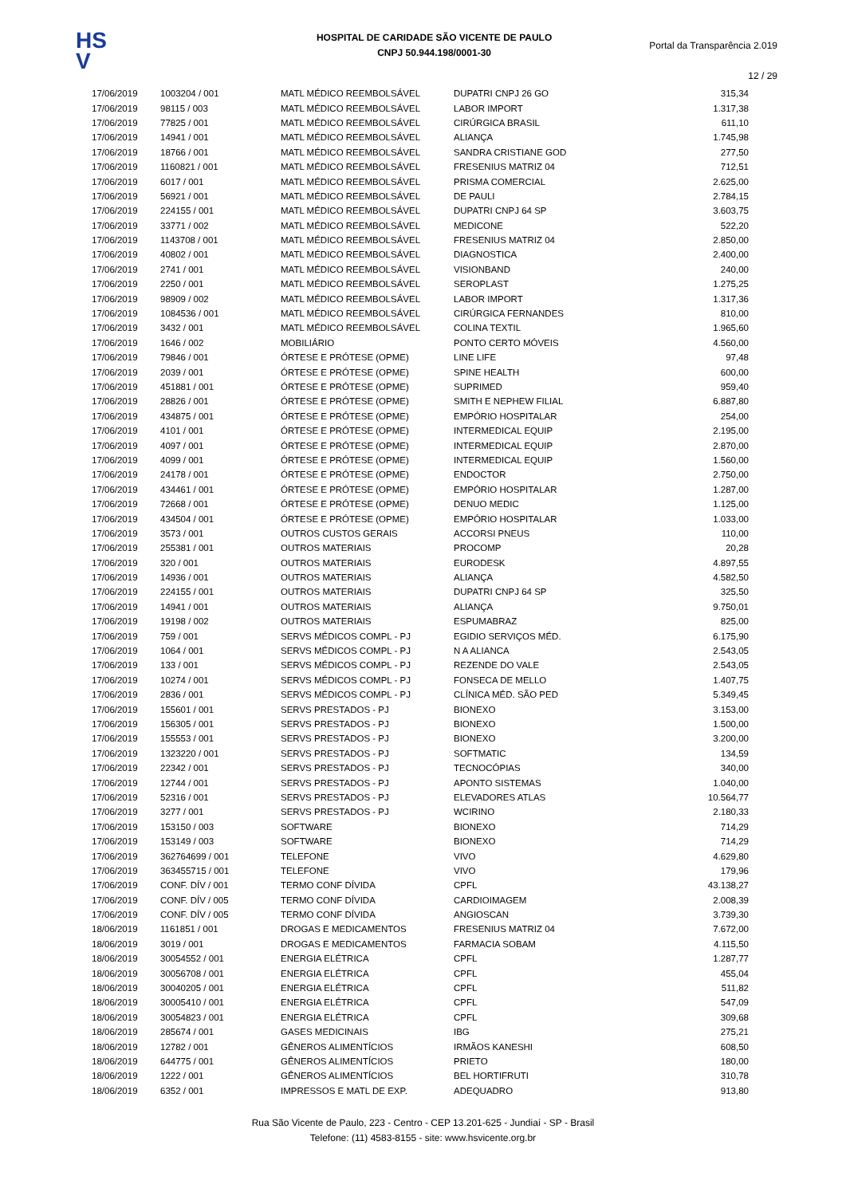HS
V
HOSPITAL DE CARIDADE SÃO VICENTE DE PAULO
CNPJ 50.944.198/0001-30
Portal da Transparência 2.019
12 / 29
| 17/06/2019 | 1003204 / 001 | MATL MÉDICO REEMBOLSÁVEL | DUPATRI CNPJ 26 GO | 315,34 |
| 17/06/2019 | 98115 / 003 | MATL MÉDICO REEMBOLSÁVEL | LABOR IMPORT | 1.317,38 |
| 17/06/2019 | 77825 / 001 | MATL MÉDICO REEMBOLSÁVEL | CIRÚRGICA BRASIL | 611,10 |
| 17/06/2019 | 14941 / 001 | MATL MÉDICO REEMBOLSÁVEL | ALIANÇA | 1.745,98 |
| 17/06/2019 | 18766 / 001 | MATL MÉDICO REEMBOLSÁVEL | SANDRA CRISTIANE GOD | 277,50 |
| 17/06/2019 | 1160821 / 001 | MATL MÉDICO REEMBOLSÁVEL | FRESENIUS MATRIZ 04 | 712,51 |
| 17/06/2019 | 6017 / 001 | MATL MÉDICO REEMBOLSÁVEL | PRISMA COMERCIAL | 2.625,00 |
| 17/06/2019 | 56921 / 001 | MATL MÉDICO REEMBOLSÁVEL | DE PAULI | 2.784,15 |
| 17/06/2019 | 224155 / 001 | MATL MÉDICO REEMBOLSÁVEL | DUPATRI CNPJ 64 SP | 3.603,75 |
| 17/06/2019 | 33771 / 002 | MATL MÉDICO REEMBOLSÁVEL | MEDICONE | 522,20 |
| 17/06/2019 | 1143708 / 001 | MATL MÉDICO REEMBOLSÁVEL | FRESENIUS MATRIZ 04 | 2.850,00 |
| 17/06/2019 | 40802 / 001 | MATL MÉDICO REEMBOLSÁVEL | DIAGNOSTICA | 2.400,00 |
| 17/06/2019 | 2741 / 001 | MATL MÉDICO REEMBOLSÁVEL | VISIONBAND | 240,00 |
| 17/06/2019 | 2250 / 001 | MATL MÉDICO REEMBOLSÁVEL | SEROPLAST | 1.275,25 |
| 17/06/2019 | 98909 / 002 | MATL MÉDICO REEMBOLSÁVEL | LABOR IMPORT | 1.317,36 |
| 17/06/2019 | 1084536 / 001 | MATL MÉDICO REEMBOLSÁVEL | CIRÚRGICA FERNANDES | 810,00 |
| 17/06/2019 | 3432 / 001 | MATL MÉDICO REEMBOLSÁVEL | COLINA TEXTIL | 1.965,60 |
| 17/06/2019 | 1646 / 002 | MOBILIÁRIO | PONTO CERTO MÓVEIS | 4.560,00 |
| 17/06/2019 | 79846 / 001 | ÓRTESE E PRÓTESE (OPME) | LINE LIFE | 97,48 |
| 17/06/2019 | 2039 / 001 | ÓRTESE E PRÓTESE (OPME) | SPINE HEALTH | 600,00 |
| 17/06/2019 | 451881 / 001 | ÓRTESE E PRÓTESE (OPME) | SUPRIMED | 959,40 |
| 17/06/2019 | 28826 / 001 | ÓRTESE E PRÓTESE (OPME) | SMITH E NEPHEW FILIAL | 6.887,80 |
| 17/06/2019 | 434875 / 001 | ÓRTESE E PRÓTESE (OPME) | EMPÓRIO HOSPITALAR | 254,00 |
| 17/06/2019 | 4101 / 001 | ÓRTESE E PRÓTESE (OPME) | INTERMEDICAL EQUIP | 2.195,00 |
| 17/06/2019 | 4097 / 001 | ÓRTESE E PRÓTESE (OPME) | INTERMEDICAL EQUIP | 2.870,00 |
| 17/06/2019 | 4099 / 001 | ÓRTESE E PRÓTESE (OPME) | INTERMEDICAL EQUIP | 1.560,00 |
| 17/06/2019 | 24178 / 001 | ÓRTESE E PRÓTESE (OPME) | ENDOCTOR | 2.750,00 |
| 17/06/2019 | 434461 / 001 | ÓRTESE E PRÓTESE (OPME) | EMPÓRIO HOSPITALAR | 1.287,00 |
| 17/06/2019 | 72668 / 001 | ÓRTESE E PRÓTESE (OPME) | DENUO MEDIC | 1.125,00 |
| 17/06/2019 | 434504 / 001 | ÓRTESE E PRÓTESE (OPME) | EMPÓRIO HOSPITALAR | 1.033,00 |
| 17/06/2019 | 3573 / 001 | OUTROS CUSTOS GERAIS | ACCORSI PNEUS | 110,00 |
| 17/06/2019 | 255381 / 001 | OUTROS MATERIAIS | PROCOMP | 20,28 |
| 17/06/2019 | 320 / 001 | OUTROS MATERIAIS | EURODESK | 4.897,55 |
| 17/06/2019 | 14936 / 001 | OUTROS MATERIAIS | ALIANÇA | 4.582,50 |
| 17/06/2019 | 224155 / 001 | OUTROS MATERIAIS | DUPATRI CNPJ 64 SP | 325,50 |
| 17/06/2019 | 14941 / 001 | OUTROS MATERIAIS | ALIANÇA | 9.750,01 |
| 17/06/2019 | 19198 / 002 | OUTROS MATERIAIS | ESPUMABRAZ | 825,00 |
| 17/06/2019 | 759 / 001 | SERVS MÉDICOS COMPL - PJ | EGIDIO SERVIÇOS MÉD. | 6.175,90 |
| 17/06/2019 | 1064 / 001 | SERVS MÉDICOS COMPL - PJ | N A ALIANCA | 2.543,05 |
| 17/06/2019 | 133 / 001 | SERVS MÉDICOS COMPL - PJ | REZENDE DO VALE | 2.543,05 |
| 17/06/2019 | 10274 / 001 | SERVS MÉDICOS COMPL - PJ | FONSECA DE MELLO | 1.407,75 |
| 17/06/2019 | 2836 / 001 | SERVS MÉDICOS COMPL - PJ | CLÍNICA MÉD. SÃO PED | 5.349,45 |
| 17/06/2019 | 155601 / 001 | SERVS PRESTADOS - PJ | BIONEXO | 3.153,00 |
| 17/06/2019 | 156305 / 001 | SERVS PRESTADOS - PJ | BIONEXO | 1.500,00 |
| 17/06/2019 | 155553 / 001 | SERVS PRESTADOS - PJ | BIONEXO | 3.200,00 |
| 17/06/2019 | 1323220 / 001 | SERVS PRESTADOS - PJ | SOFTMATIC | 134,59 |
| 17/06/2019 | 22342 / 001 | SERVS PRESTADOS - PJ | TECNOCÓPIAS | 340,00 |
| 17/06/2019 | 12744 / 001 | SERVS PRESTADOS - PJ | APONTO SISTEMAS | 1.040,00 |
| 17/06/2019 | 52316 / 001 | SERVS PRESTADOS - PJ | ELEVADORES ATLAS | 10.564,77 |
| 17/06/2019 | 3277 / 001 | SERVS PRESTADOS - PJ | WCIRINO | 2.180,33 |
| 17/06/2019 | 153150 / 003 | SOFTWARE | BIONEXO | 714,29 |
| 17/06/2019 | 153149 / 003 | SOFTWARE | BIONEXO | 714,29 |
| 17/06/2019 | 362764699 / 001 | TELEFONE | VIVO | 4.629,80 |
| 17/06/2019 | 363455715 / 001 | TELEFONE | VIVO | 179,96 |
| 17/06/2019 | CONF. DÍV / 001 | TERMO CONF DÍVIDA | CPFL | 43.138,27 |
| 17/06/2019 | CONF. DÍV / 005 | TERMO CONF DÍVIDA | CARDIOIMAGEM | 2.008,39 |
| 17/06/2019 | CONF. DÍV / 005 | TERMO CONF DÍVIDA | ANGIOSCAN | 3.739,30 |
| 18/06/2019 | 1161851 / 001 | DROGAS E MEDICAMENTOS | FRESENIUS MATRIZ 04 | 7.672,00 |
| 18/06/2019 | 3019 / 001 | DROGAS E MEDICAMENTOS | FARMACIA SOBAM | 4.115,50 |
| 18/06/2019 | 30054552 / 001 | ENERGIA ELÉTRICA | CPFL | 1.287,77 |
| 18/06/2019 | 30056708 / 001 | ENERGIA ELÉTRICA | CPFL | 455,04 |
| 18/06/2019 | 30040205 / 001 | ENERGIA ELÉTRICA | CPFL | 511,82 |
| 18/06/2019 | 30005410 / 001 | ENERGIA ELÉTRICA | CPFL | 547,09 |
| 18/06/2019 | 30054823 / 001 | ENERGIA ELÉTRICA | CPFL | 309,68 |
| 18/06/2019 | 285674 / 001 | GASES MEDICINAIS | IBG | 275,21 |
| 18/06/2019 | 12782 / 001 | GÊNEROS ALIMENTÍCIOS | IRMÃOS KANESHI | 608,50 |
| 18/06/2019 | 644775 / 001 | GÊNEROS ALIMENTÍCIOS | PRIETO | 180,00 |
| 18/06/2019 | 1222 / 001 | GÊNEROS ALIMENTÍCIOS | BEL HORTIFRUTI | 310,78 |
| 18/06/2019 | 6352 / 001 | IMPRESSOS E MATL DE EXP. | ADEQUADRO | 913,80 |
Rua São Vicente de Paulo, 223 - Centro - CEP 13.201-625 - Jundiaí - SP - Brasil
Telefone: (11) 4583-8155 - site: www.hsvicente.org.br